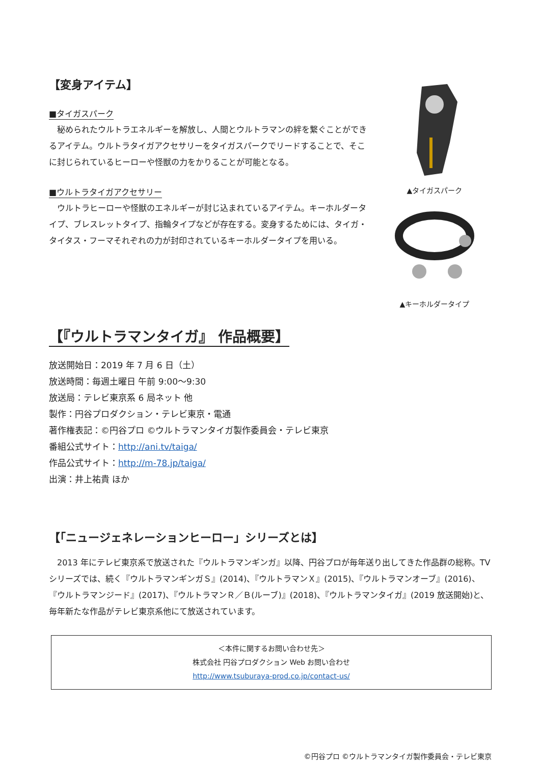【変身アイテム】
■タイガスパーク
　秘められたウルトラエネルギーを解放し、人間とウルトラマンの絆を繋ぐことができるアイテム。ウルトラタイガアクセサリーをタイガスパークでリードすることで、そこに封じられているヒーローや怪獣の力をかりることが可能となる。
■ウルトラタイガアクセサリー
　ウルトラヒーローや怪獣のエネルギーが封じ込まれているアイテム。キーホルダータイプ、ブレスレットタイプ、指輪タイプなどが存在する。変身するためには、タイガ・タイタス・フーマそれぞれの力が封印されているキーホルダータイプを用いる。
【『ウルトラマンタイガ』 作品概要】
▲タイガスパーク
▲キーホルダータイプ
放送開始日：2019 年 7 月 6 日（土）
放送時間：毎週土曜日 午前 9:00～9:30
放送局：テレビ東京系 6 局ネット 他
製作：円谷プロダクション・テレビ東京・電通
著作権表記：©円谷プロ ©ウルトラマンタイガ製作委員会・テレビ東京
番組公式サイト：http://ani.tv/taiga/
作品公式サイト：http://m-78.jp/taiga/
出演：井上祐貴 ほか
【「ニュージェネレーションヒーロー」シリーズとは】
　2013 年にテレビ東京系で放送された『ウルトラマンギンガ』以降、円谷プロが毎年送り出してきた作品群の総称。TV シリーズでは、続く『ウルトラマンギンガＳ』(2014)、『ウルトラマンＸ』(2015)、『ウルトラマンオーブ』(2016)、『ウルトラマンジード』(2017)、『ウルトラマンＲ／Ｂ(ルーブ)』(2018)、『ウルトラマンタイガ』(2019 放送開始)と、毎年新たな作品がテレビ東京系他にて放送されています。
＜本件に関するお問い合わせ先＞
株式会社 円谷プロダクション Web お問い合わせ
http://www.tsuburaya-prod.co.jp/contact-us/
©円谷プロ ©ウルトラマンタイガ製作委員会・テレビ東京